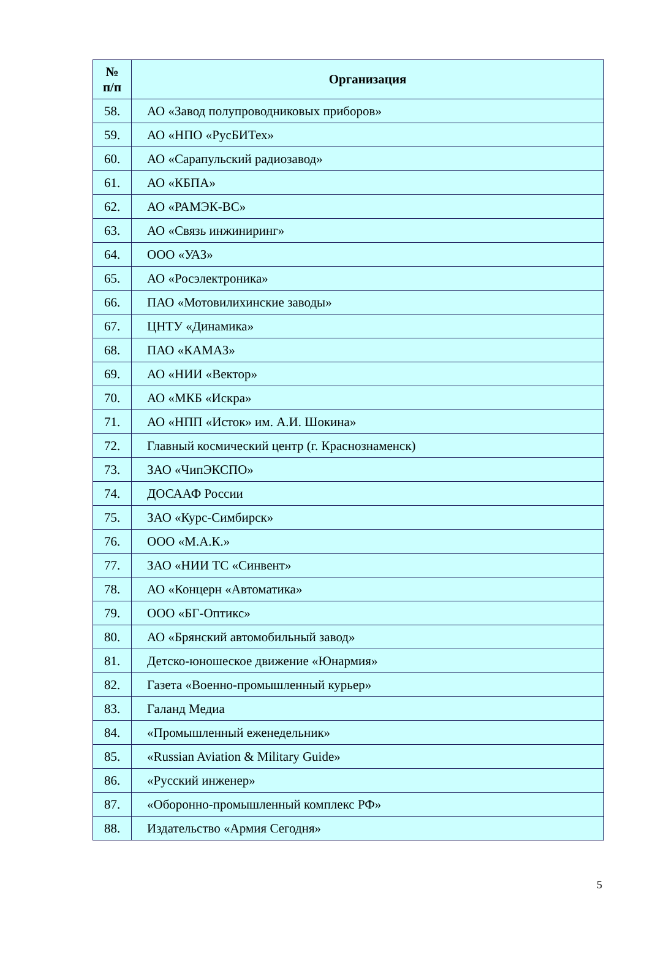| № п/п | Организация |
| --- | --- |
| 58. | АО «Завод полупроводниковых приборов» |
| 59. | АО «НПО «РусБИТех» |
| 60. | АО «Сарапульский радиозавод» |
| 61. | АО «КБПА» |
| 62. | АО «РАМЭК-ВС» |
| 63. | АО «Связь инжиниринг» |
| 64. | ООО «УАЗ» |
| 65. | АО «Росэлектроника» |
| 66. | ПАО «Мотовилихинские заводы» |
| 67. | ЦНТУ «Динамика» |
| 68. | ПАО «КАМАЗ» |
| 69. | АО «НИИ «Вектор» |
| 70. | АО «МКБ «Искра» |
| 71. | АО «НПП «Исток» им. А.И. Шокина» |
| 72. | Главный космический центр (г. Краснознаменск) |
| 73. | ЗАО «ЧипЭКСПО» |
| 74. | ДОСААФ России |
| 75. | ЗАО «Курс-Симбирск» |
| 76. | ООО «М.А.К.» |
| 77. | ЗАО «НИИ ТС «Синвент» |
| 78. | АО «Концерн «Автоматика» |
| 79. | ООО «БГ-Оптикс» |
| 80. | АО «Брянский автомобильный завод» |
| 81. | Детско-юношеское движение «Юнармия» |
| 82. | Газета «Военно-промышленный курьер» |
| 83. | Галанд Медиа |
| 84. | «Промышленный еженедельник» |
| 85. | «Russian Aviation & Military Guide» |
| 86. | «Русский инженер» |
| 87. | «Оборонно-промышленный комплекс РФ» |
| 88. | Издательство «Армия Сегодня» |
5